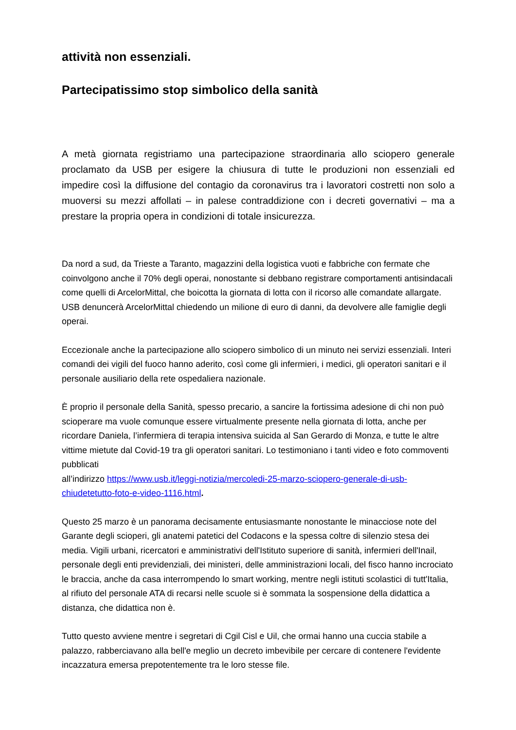attività non essenziali.
Partecipatissimo stop simbolico della sanità
A metà giornata registriamo una partecipazione straordinaria allo sciopero generale proclamato da USB per esigere la chiusura di tutte le produzioni non essenziali ed impedire così la diffusione del contagio da coronavirus tra i lavoratori costretti non solo a muoversi su mezzi affollati – in palese contraddizione con i decreti governativi – ma a prestare la propria opera in condizioni di totale insicurezza.
Da nord a sud, da Trieste a Taranto, magazzini della logistica vuoti e fabbriche con fermate che coinvolgono anche il 70% degli operai, nonostante si debbano registrare comportamenti antisindacali come quelli di ArcelorMittal, che boicotta la giornata di lotta con il ricorso alle comandate allargate. USB denuncerà ArcelorMittal chiedendo un milione di euro di danni, da devolvere alle famiglie degli operai.
Eccezionale anche la partecipazione allo sciopero simbolico di un minuto nei servizi essenziali. Interi comandi dei vigili del fuoco hanno aderito, così come gli infermieri, i medici, gli operatori sanitari e il personale ausiliario della rete ospedaliera nazionale.
È proprio il personale della Sanità, spesso precario, a sancire la fortissima adesione di chi non può scioperare ma vuole comunque essere virtualmente presente nella giornata di lotta, anche per ricordare Daniela, l’infermiera di terapia intensiva suicida al San Gerardo di Monza, e tutte le altre vittime mietute dal Covid-19 tra gli operatori sanitari. Lo testimoniano i tanti video e foto commoventi pubblicati
all’indirizzo https://www.usb.it/leggi-notizia/mercoledi-25-marzo-sciopero-generale-di-usb-chiudetetutto-foto-e-video-1116.html.
Questo 25 marzo è un panorama decisamente entusiasmante nonostante le minacciose note del Garante degli scioperi, gli anatemi patetici del Codacons e la spessa coltre di silenzio stesa dei media. Vigili urbani, ricercatori e amministrativi dell'Istituto superiore di sanità, infermieri dell'Inail, personale degli enti previdenziali, dei ministeri, delle amministrazioni locali, del fisco hanno incrociato le braccia, anche da casa interrompendo lo smart working, mentre negli istituti scolastici di tutt'Italia, al rifiuto del personale ATA di recarsi nelle scuole si è sommata la sospensione della didattica a distanza, che didattica non è.
Tutto questo avviene mentre i segretari di Cgil Cisl e Uil, che ormai hanno una cuccia stabile a palazzo, rabberciavano alla bell'e meglio un decreto imbevibile per cercare di contenere l'evidente incazzatura emersa prepotentemente tra le loro stesse file.